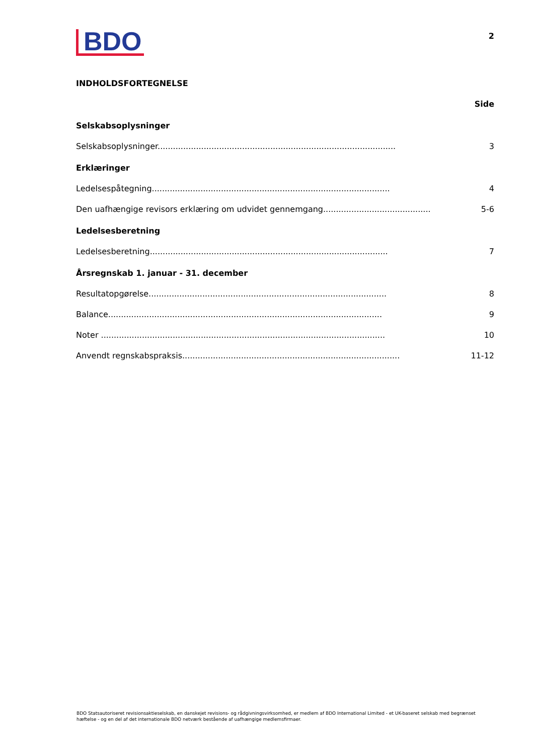BDO
2
INDHOLDSFORTEGNELSE
Side
Selskabsoplysninger
Selskabsoplysninger............................................................................................. 3
Erklæringer
Ledelsespåtegning............................................................................................. 4
Den uafhængige revisors erklæring om udvidet gennemgang.......................................... 5-6
Ledelsesberetning
Ledelsesberetning............................................................................................. 7
Årsregnskab 1. januar - 31. december
Resultatopgørelse............................................................................................. 8
Balance........................................................................................................... 9
Noter ............................................................................................................... 10
Anvendt regnskabspraksis..................................................................................... 11-12
BDO Statsautoriseret revisionsaktieselskab, en danskejet revisions- og rådgivningsvirksomhed, er medlem af BDO International Limited - et UK-baseret selskab med begrænset hæftelse - og en del af det internationale BDO netværk bestående af uafhængige medlemsfirmaer.